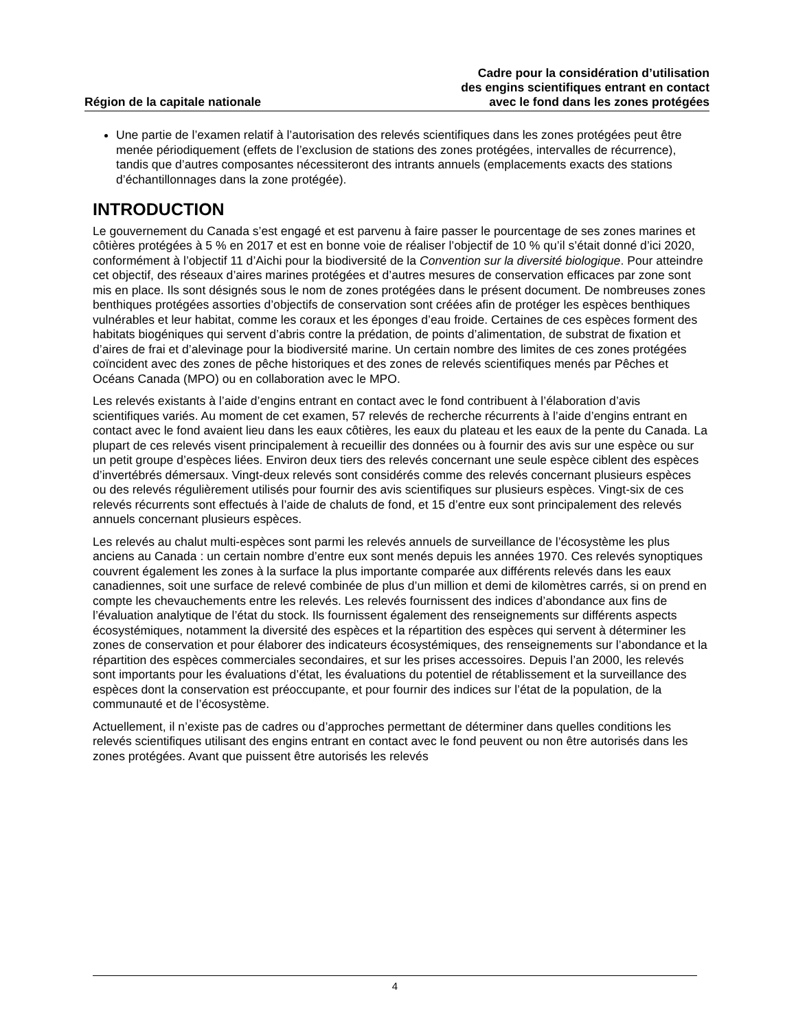Région de la capitale nationale
Cadre pour la considération d’utilisation
des engins scientifiques entrant en contact
avec le fond dans les zones protégées
Une partie de l’examen relatif à l’autorisation des relevés scientifiques dans les zones protégées peut être menée périodiquement (effets de l’exclusion de stations des zones protégées, intervalles de récurrence), tandis que d’autres composantes nécessiteront des intrants annuels (emplacements exacts des stations d’échantillonnages dans la zone protégée).
INTRODUCTION
Le gouvernement du Canada s’est engagé et est parvenu à faire passer le pourcentage de ses zones marines et côtières protégées à 5 % en 2017 et est en bonne voie de réaliser l’objectif de 10 % qu’il s’était donné d’ici 2020, conformément à l’objectif 11 d’Aichi pour la biodiversité de la Convention sur la diversité biologique. Pour atteindre cet objectif, des réseaux d’aires marines protégées et d’autres mesures de conservation efficaces par zone sont mis en place. Ils sont désignés sous le nom de zones protégées dans le présent document. De nombreuses zones benthiques protégées assorties d’objectifs de conservation sont créées afin de protéger les espèces benthiques vulnérables et leur habitat, comme les coraux et les éponges d’eau froide. Certaines de ces espèces forment des habitats biogéniques qui servent d’abris contre la prédation, de points d’alimentation, de substrat de fixation et d’aires de frai et d’alevinage pour la biodiversité marine. Un certain nombre des limites de ces zones protégées coïncident avec des zones de pêche historiques et des zones de relevés scientifiques menés par Pêches et Océans Canada (MPO) ou en collaboration avec le MPO.
Les relevés existants à l’aide d’engins entrant en contact avec le fond contribuent à l’élaboration d’avis scientifiques variés. Au moment de cet examen, 57 relevés de recherche récurrents à l’aide d’engins entrant en contact avec le fond avaient lieu dans les eaux côtières, les eaux du plateau et les eaux de la pente du Canada. La plupart de ces relevés visent principalement à recueillir des données ou à fournir des avis sur une espèce ou sur un petit groupe d’espèces liées. Environ deux tiers des relevés concernant une seule espèce ciblent des espèces d’invertébrés démersaux. Vingt-deux relevés sont considérés comme des relevés concernant plusieurs espèces ou des relevés régulièrement utilisés pour fournir des avis scientifiques sur plusieurs espèces. Vingt-six de ces relevés récurrents sont effectués à l’aide de chaluts de fond, et 15 d’entre eux sont principalement des relevés annuels concernant plusieurs espèces.
Les relevés au chalut multi-espèces sont parmi les relevés annuels de surveillance de l’écosystème les plus anciens au Canada : un certain nombre d’entre eux sont menés depuis les années 1970. Ces relevés synoptiques couvrent également les zones à la surface la plus importante comparée aux différents relevés dans les eaux canadiennes, soit une surface de relevé combinée de plus d’un million et demi de kilomètres carrés, si on prend en compte les chevauchements entre les relevés. Les relevés fournissent des indices d’abondance aux fins de l’évaluation analytique de l’état du stock. Ils fournissent également des renseignements sur différents aspects écosystémiques, notamment la diversité des espèces et la répartition des espèces qui servent à déterminer les zones de conservation et pour élaborer des indicateurs écosystémiques, des renseignements sur l’abondance et la répartition des espèces commerciales secondaires, et sur les prises accessoires. Depuis l’an 2000, les relevés sont importants pour les évaluations d’état, les évaluations du potentiel de rétablissement et la surveillance des espèces dont la conservation est préoccupante, et pour fournir des indices sur l’état de la population, de la communauté et de l’écosystème.
Actuellement, il n’existe pas de cadres ou d’approches permettant de déterminer dans quelles conditions les relevés scientifiques utilisant des engins entrant en contact avec le fond peuvent ou non être autorisés dans les zones protégées. Avant que puissent être autorisés les relevés
4